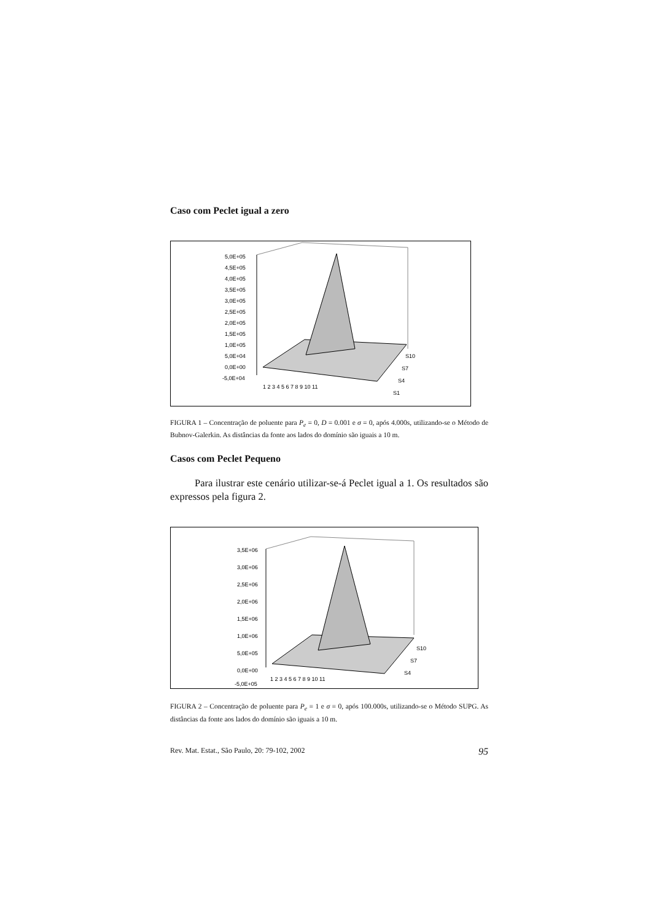Caso com Peclet igual a zero
5,0E+05
4,5E+05
4,0E+05
3,5E+05
3,0E+05
2,5E+05
2,0E+05
1,5E+05
1,0E+05
5,0E+04
0,0E+00
-5,0E+04
1 2 3 4 5 6 7 8 9 10 11
S10
S7
S4
S1
FIGURA 1 – Concentração de poluente para P<sub>e</sub> = 0, D = 0.001 e σ = 0, após 4.000s, utilizando-se o Método de Bubnov-Galerkin. As distâncias da fonte aos lados do domínio são iguais a 10 m.
Casos com Peclet Pequeno
Para ilustrar este cenário utilizar-se-á Peclet igual a 1. Os resultados são expressos pela figura 2.
3,5E+06
3,0E+06
2,5E+06
2,0E+06
1,5E+06
1,0E+06
5,0E+05
0,0E+00
-5,0E+05
1 2 3 4 5 6 7 8 9 10 11
S10
S7
S4
FIGURA 2 – Concentração de poluente para P<sub>e</sub> = 1 e σ = 0, após 100.000s, utilizando-se o Método SUPG. As distâncias da fonte aos lados do domínio são iguais a 10 m.
Rev. Mat. Estat., São Paulo, 20: 79-102, 2002 95